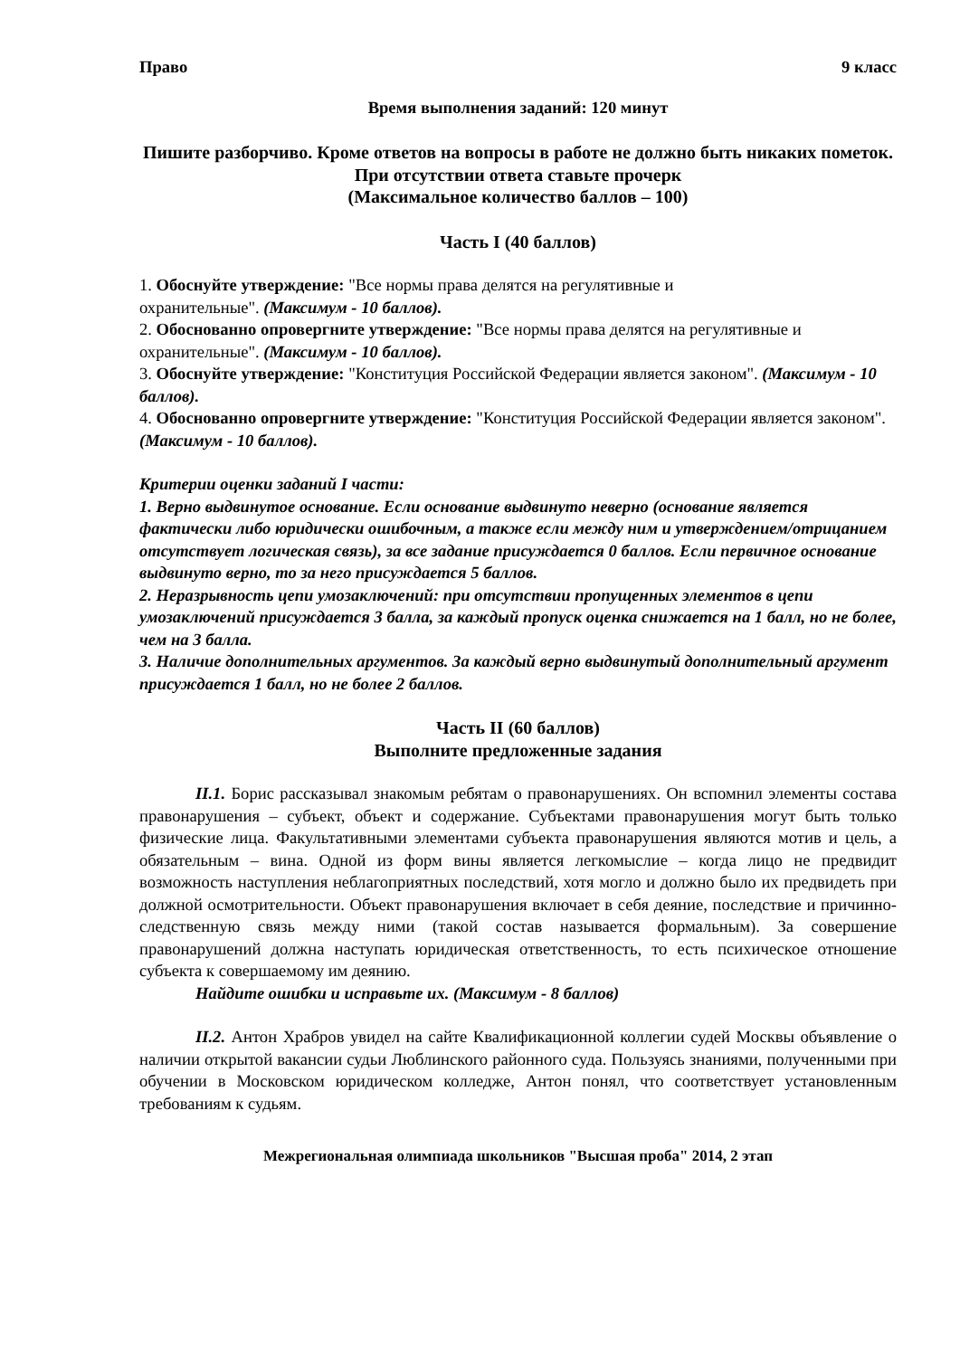Право 9 класс
Время выполнения заданий: 120 минут
Пишите разборчиво. Кроме ответов на вопросы в работе не должно быть никаких пометок. При отсутствии ответа ставьте прочерк
(Максимальное количество баллов – 100)
Часть I (40 баллов)
1. Обоснуйте утверждение: "Все нормы права делятся на регулятивные и
охранительные". (Максимум - 10 баллов).
2. Обоснованно опровергните утверждение: "Все нормы права делятся на регулятивные и охранительные". (Максимум - 10 баллов).
3. Обоснуйте утверждение: "Конституция Российской Федерации является законом". (Максимум - 10 баллов).
4. Обоснованно опровергните утверждение: "Конституция Российской Федерации является законом". (Максимум - 10 баллов).
Критерии оценки заданий I части:
1. Верно выдвинутое основание. Если основание выдвинуто неверно (основание является фактически либо юридически ошибочным, а также если между ним и утверждением/отрицанием отсутствует логическая связь), за все задание присуждается 0 баллов. Если первичное основание выдвинуто верно, то за него присуждается 5 баллов.
2. Неразрывность цепи умозаключений: при отсутствии пропущенных элементов в цепи умозаключений присуждается 3 балла, за каждый пропуск оценка снижается на 1 балл, но не более, чем на 3 балла.
3. Наличие дополнительных аргументов. За каждый верно выдвинутый дополнительный аргумент присуждается 1 балл, но не более 2 баллов.
Часть II (60 баллов)
Выполните предложенные задания
II.1. Борис рассказывал знакомым ребятам о правонарушениях. Он вспомнил элементы состава правонарушения – субъект, объект и содержание. Субъектами правонарушения могут быть только физические лица. Факультативными элементами субъекта правонарушения являются мотив и цель, а обязательным – вина. Одной из форм вины является легкомыслие – когда лицо не предвидит возможность наступления неблагоприятных последствий, хотя могло и должно было их предвидеть при должной осмотрительности. Объект правонарушения включает в себя деяние, последствие и причинно-следственную связь между ними (такой состав называется формальным). За совершение правонарушений должна наступать юридическая ответственность, то есть психическое отношение субъекта к совершаемому им деянию.
Найдите ошибки и исправьте их. (Максимум - 8 баллов)
II.2. Антон Храбров увидел на сайте Квалификационной коллегии судей Москвы объявление о наличии открытой вакансии судьи Люблинского районного суда. Пользуясь знаниями, полученными при обучении в Московском юридическом колледже, Антон понял, что соответствует установленным требованиям к судьям.
Межрегиональная олимпиада школьников "Высшая проба" 2014, 2 этап